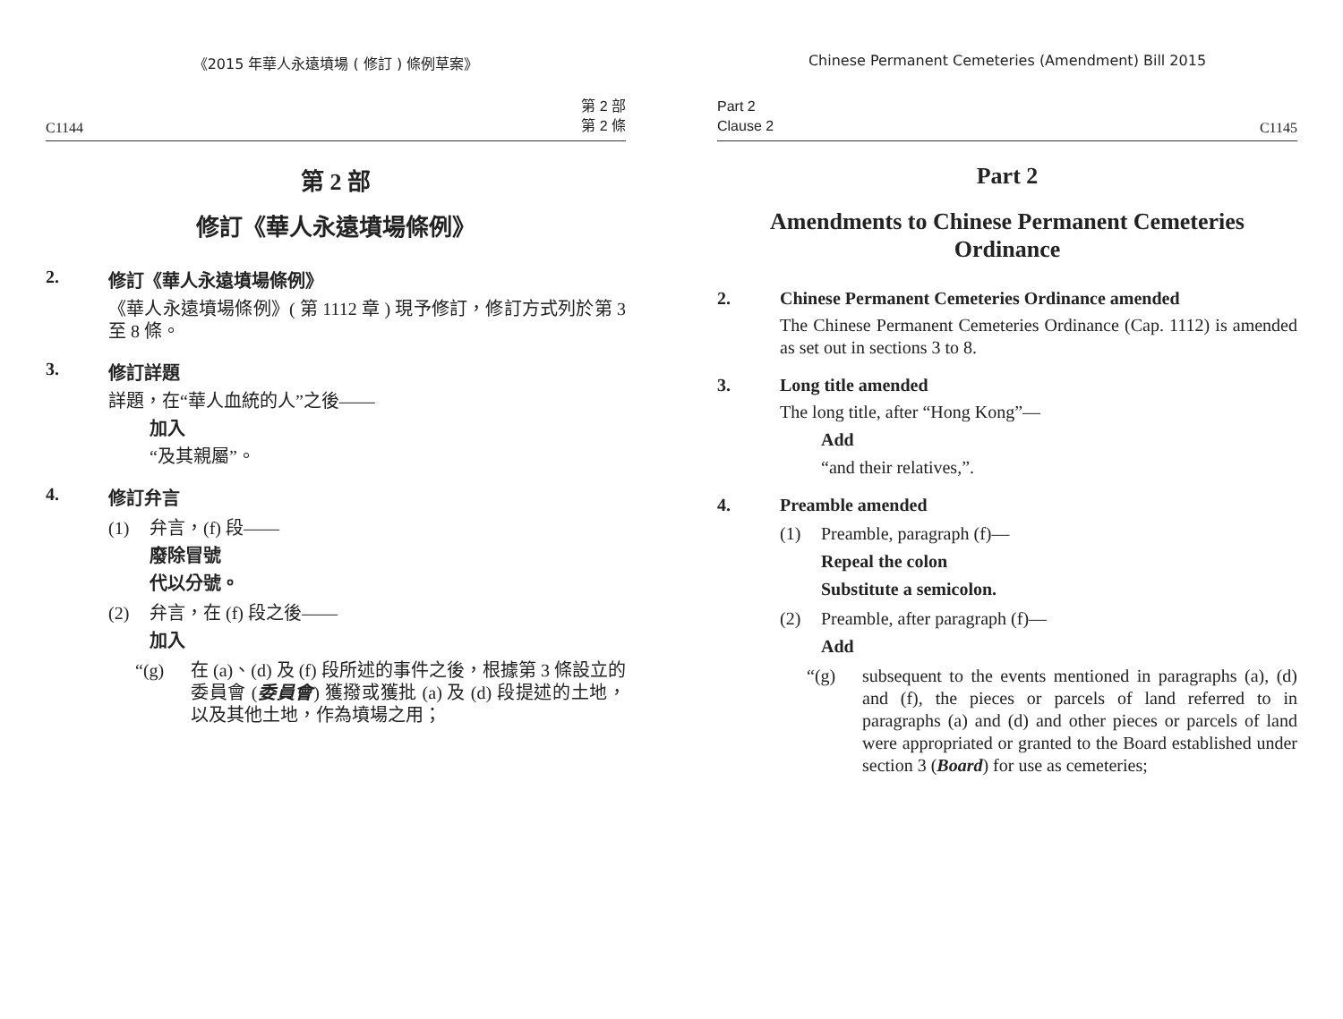《2015 年華人永遠墳場 ( 修訂 ) 條例草案》
C1144 第 2 部
第 2 條
第 2 部
修訂《華人永遠墳場條例》
2. 修訂《華人永遠墳場條例》
《華人永遠墳場條例》( 第 1112 章 ) 現予修訂，修訂方式列於第 3 至 8 條。
3. 修訂詳題
詳題，在“華人血統的人”之後——
加入
“及其親屬”。
4. 修訂弁言
(1) 弁言，(f) 段——
廢除冒號
代以分號。
(2) 弁言，在 (f) 段之後——
加入
“(g) 在 (a)、(d) 及 (f) 段所述的事件之後，根據第 3 條設立的委員會 (委員會) 獲撥或獲批 (a) 及 (d) 段提述的土地，以及其他土地，作為墳場之用；
Chinese Permanent Cemeteries (Amendment) Bill 2015
Part 2
Clause 2 C1145
Part 2
Amendments to Chinese Permanent Cemeteries Ordinance
2. Chinese Permanent Cemeteries Ordinance amended
The Chinese Permanent Cemeteries Ordinance (Cap. 1112) is amended as set out in sections 3 to 8.
3. Long title amended
The long title, after “Hong Kong”—
Add
“and their relatives,”.
4. Preamble amended
(1) Preamble, paragraph (f)—
Repeal the colon
Substitute a semicolon.
(2) Preamble, after paragraph (f)—
Add
“(g) subsequent to the events mentioned in paragraphs (a), (d) and (f), the pieces or parcels of land referred to in paragraphs (a) and (d) and other pieces or parcels of land were appropriated or granted to the Board established under section 3 (Board) for use as cemeteries;